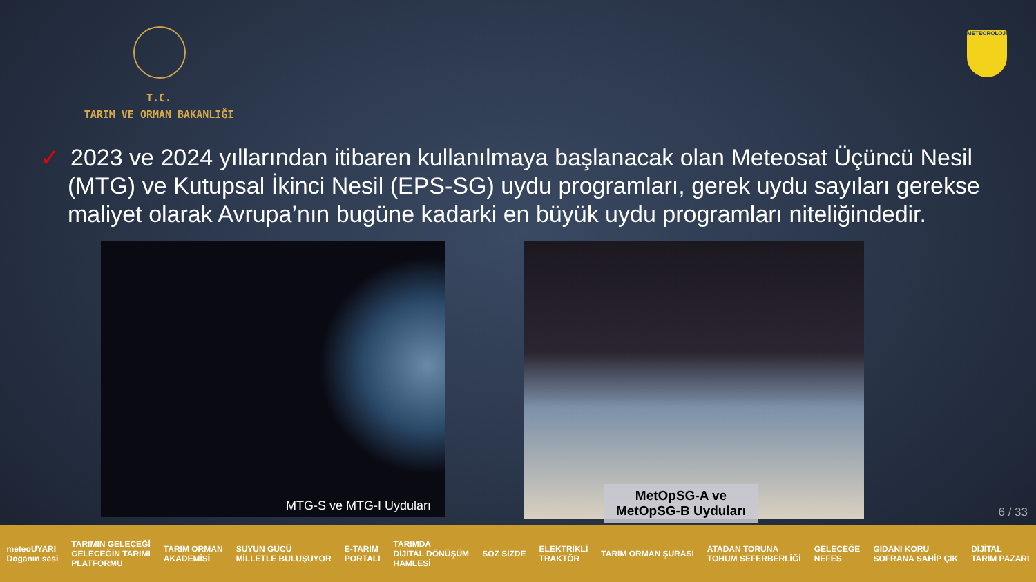T.C.
TARIM VE ORMAN BAKANLIĞI
METEOROLOJİ
✓ 2023 ve 2024 yıllarından itibaren kullanılmaya başlanacak olan Meteosat Üçüncü Nesil (MTG) ve Kutupsal İkinci Nesil (EPS-SG) uydu programları, gerek uydu sayıları gerekse maliyet olarak Avrupa’nın bugüne kadarki en büyük uydu programları niteliğindedir.
MTG-S ve MTG-I Uyduları
MetOpSG-A ve
MetOpSG-B Uyduları
6 / 33
meteoUYARI
Doğanın sesi
TARIMIN GELECEĞİ
GELECEĞİN TARIMI
PLATFORMU
TARIM ORMAN
AKADEMİSİ
SUYUN GÜCÜ
MİLLETLE BULUŞUYOR
E-TARIM
PORTALI
TARIMDA
DİJİTAL DÖNÜŞÜM
HAMLESİ
SÖZ SİZDE
ELEKTRİKLİ
TRAKTÖR
TARIM ORMAN ŞURASI
ATADAN TORUNA
TOHUM SEFERBERLİĞİ
GELECEĞE
NEFES
GIDANI KORU
SOFRANA SAHİP ÇIK
DİJİTAL
TARIM PAZARI